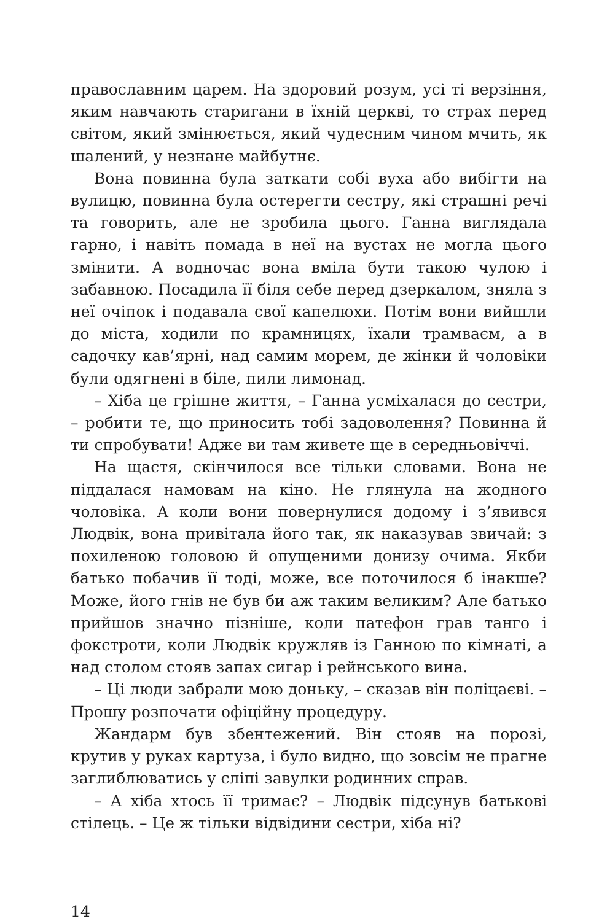православним царем. На здоровий розум, усі ті верзіння, яким навчають старигани в їхній церкві, то страх перед світом, який змінюється, який чудесним чином мчить, як шалений, у незнане майбутнє.
Вона повинна була заткати собі вуха або вибігти на вулицю, повинна була остерегти сестру, які страшні речі та говорить, але не зробила цього. Ганна виглядала гарно, і навіть помада в неї на вустах не могла цього змінити. А водночас вона вміла бути такою чулою і забавною. Посадила її біля себе перед дзеркалом, зняла з неї очіпок і подавала свої капелюхи. Потім вони вийшли до міста, ходили по крамницях, їхали трамваєм, а в садочку кав’ярні, над самим морем, де жінки й чоловіки були одягнені в біле, пили лимонад.
– Хіба це грішне життя, – Ганна усміхалася до сестри, – робити те, що приносить тобі задоволення? Повинна й ти спробувати! Адже ви там живете ще в середньовіччі.
На щастя, скінчилося все тільки словами. Вона не піддалася намовам на кіно. Не глянула на жодного чоловіка. А коли вони повернулися додому і з’явився Людвік, вона привітала його так, як наказував звичай: з похиленою головою й опущеними донизу очима. Якби батько побачив її тоді, може, все поточилося б інакше? Може, його гнів не був би аж таким великим? Але батько прийшов значно пізніше, коли патефон грав танго і фокстроти, коли Людвік кружляв із Ганною по кімнаті, а над столом стояв запах сигар і рейнського вина.
– Ці люди забрали мою доньку, – сказав він поліцаєві. – Прошу розпочати офіційну процедуру.
Жандарм був збентежений. Він стояв на порозі, крутив у руках картуза, і було видно, що зовсім не прагне заглиблюватись у сліпі завулки родинних справ.
– А хіба хтось її тримає? – Людвік підсунув батькові стілець. – Це ж тільки відвідини сестри, хіба ні?
14